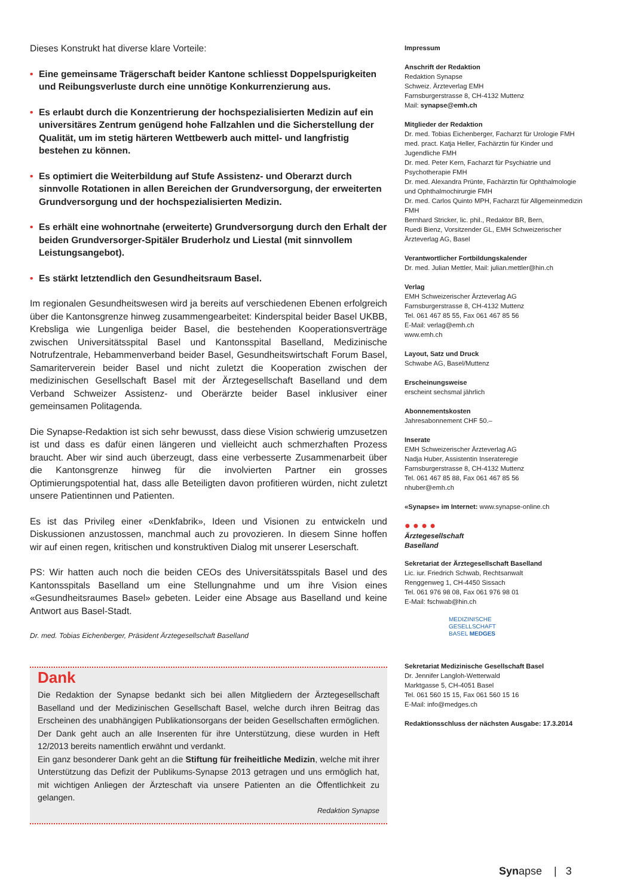Dieses Konstrukt hat diverse klare Vorteile:
• Eine gemeinsame Trägerschaft beider Kantone schliesst Doppelspurigkeiten und Reibungsverluste durch eine unnötige Konkurrenzierung aus.
• Es erlaubt durch die Konzentrierung der hochspezialisierten Medizin auf ein universitäres Zentrum genügend hohe Fallzahlen und die Sicherstellung der Qualität, um im stetig härteren Wettbewerb auch mittel- und langfristig bestehen zu können.
• Es optimiert die Weiterbildung auf Stufe Assistenz- und Oberarzt durch sinnvolle Rotationen in allen Bereichen der Grundversorgung, der erweiterten Grundversorgung und der hochspezialisierten Medizin.
• Es erhält eine wohnortnahe (erweiterte) Grundversorgung durch den Erhalt der beiden Grundversorger-Spitäler Bruderholz und Liestal (mit sinnvollem Leistungsangebot).
• Es stärkt letztendlich den Gesundheitsraum Basel.
Im regionalen Gesundheitswesen wird ja bereits auf verschiedenen Ebenen erfolgreich über die Kantonsgrenze hinweg zusammengearbeitet: Kinderspital beider Basel UKBB, Krebsliga wie Lungenliga beider Basel, die bestehenden Kooperationsverträge zwischen Universitätsspital Basel und Kantonsspital Baselland, Medizinische Notrufzentrale, Hebammenverband beider Basel, Gesundheitswirtschaft Forum Basel, Samariterverein beider Basel und nicht zuletzt die Kooperation zwischen der medizinischen Gesellschaft Basel mit der Ärztegesellschaft Baselland und dem Verband Schweizer Assistenz- und Oberärzte beider Basel inklusiver einer gemeinsamen Politagenda.
Die Synapse-Redaktion ist sich sehr bewusst, dass diese Vision schwierig umzusetzen ist und dass es dafür einen längeren und vielleicht auch schmerzhaften Prozess braucht. Aber wir sind auch überzeugt, dass eine verbesserte Zusammenarbeit über die Kantonsgrenze hinweg für die involvierten Partner ein grosses Optimierungspotential hat, dass alle Beteiligten davon profitieren würden, nicht zuletzt unsere Patientinnen und Patienten.
Es ist das Privileg einer «Denkfabrik», Ideen und Visionen zu entwickeln und Diskussionen anzustossen, manchmal auch zu provozieren. In diesem Sinne hoffen wir auf einen regen, kritischen und konstruktiven Dialog mit unserer Leserschaft.
PS: Wir hatten auch noch die beiden CEOs des Universitätsspitals Basel und des Kantonsspitals Baselland um eine Stellungnahme und um ihre Vision eines «Gesundheitsraumes Basel» gebeten. Leider eine Absage aus Baselland und keine Antwort aus Basel-Stadt.
Dr. med. Tobias Eichenberger, Präsident Ärztegesellschaft Baselland
Dank
Die Redaktion der Synapse bedankt sich bei allen Mitgliedern der Ärztegesellschaft Baselland und der Medizinischen Gesellschaft Basel, welche durch ihren Beitrag das Erscheinen des unabhängigen Publikationsorgans der beiden Gesellschaften ermöglichen. Der Dank geht auch an alle Inserenten für ihre Unterstützung, diese wurden in Heft 12/2013 bereits namentlich erwähnt und verdankt.
Ein ganz besonderer Dank geht an die Stiftung für freiheitliche Medizin, welche mit ihrer Unterstützung das Defizit der Publikums-Synapse 2013 getragen und uns ermöglich hat, mit wichtigen Anliegen der Ärzteschaft via unsere Patienten an die Öffentlichkeit zu gelangen.
Redaktion Synapse
Impressum
Anschrift der Redaktion
Redaktion Synapse
Schweiz. Ärzteverlag EMH
Farnsburgerstrasse 8, CH-4132 Muttenz
Mail: synapse@emh.ch
Mitglieder der Redaktion
Dr. med. Tobias Eichenberger, Facharzt für Urologie FMH
med. pract. Katja Heller, Fachärztin für Kinder und Jugendliche FMH
Dr. med. Peter Kern, Facharzt für Psychiatrie und Psychotherapie FMH
Dr. med. Alexandra Prünte, Fachärztin für Ophthalmologie und Ophthalmochirurgie FMH
Dr. med. Carlos Quinto MPH, Facharzt für Allgemeinmedizin FMH
Bernhard Stricker, lic. phil., Redaktor BR, Bern,
Ruedi Bienz, Vorsitzender GL, EMH Schweizerischer Ärzteverlag AG, Basel
Verantwortlicher Fortbildungskalender
Dr. med. Julian Mettler, Mail: julian.mettler@hin.ch
Verlag
EMH Schweizerischer Ärzteverlag AG
Farnsburgerstrasse 8, CH-4132 Muttenz
Tel. 061 467 85 55, Fax 061 467 85 56
E-Mail: verlag@emh.ch
www.emh.ch
Layout, Satz und Druck
Schwabe AG, Basel/Muttenz
Erscheinungsweise
erscheint sechsmal jährlich
Abonnementskosten
Jahresabonnement CHF 50.–
Inserate
EMH Schweizerischer Ärzteverlag AG
Nadja Huber, Assistentin Inserateregie
Farnsburgerstrasse 8, CH-4132 Muttenz
Tel. 061 467 85 88, Fax 061 467 85 56
nhuber@emh.ch
«Synapse» im Internet: www.synapse-online.ch
● ● ● ●
Ärztegesellschaft
Baselland
Sekretariat der Ärztegesellschaft Baselland
Lic. iur. Friedrich Schwab, Rechtsanwalt
Renggenweg 1, CH-4450 Sissach
Tel. 061 976 98 08, Fax 061 976 98 01
E-Mail: fschwab@hin.ch
MEDIZINISCHE
GESELLSCHAFT
BASEL MEDGES
Sekretariat Medizinische Gesellschaft Basel
Dr. Jennifer Langloh-Wetterwald
Marktgasse 5, CH-4051 Basel
Tel. 061 560 15 15, Fax 061 560 15 16
E-Mail: info@medges.ch
Redaktionsschluss der nächsten Ausgabe: 17.3.2014
Synapse | 3